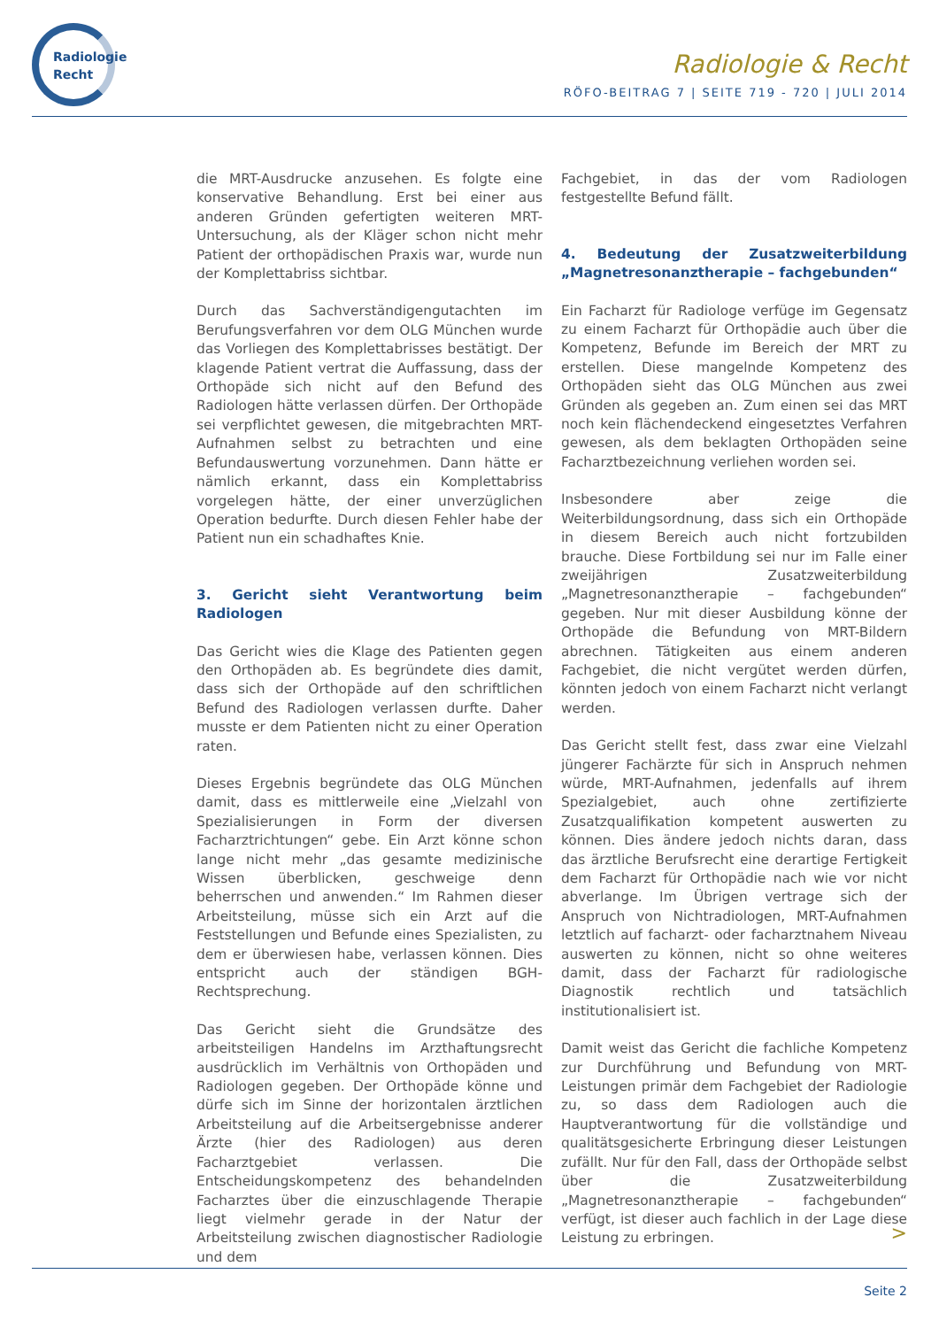Radiologie
Recht
Radiologie & Recht
RÖFO-BEITRAG 7 | SEITE 719 - 720 | JULI 2014
die MRT-Ausdrucke anzusehen. Es folgte eine konservative Behandlung. Erst bei einer aus anderen Gründen gefertigten weiteren MRT-Untersuchung, als der Kläger schon nicht mehr Patient der orthopädischen Praxis war, wurde nun der Komplettabriss sichtbar.
Durch das Sachverständigengutachten im Berufungsverfahren vor dem OLG München wurde das Vorliegen des Komplettabrisses bestätigt. Der klagende Patient vertrat die Auffassung, dass der Orthopäde sich nicht auf den Befund des Radiologen hätte verlassen dürfen. Der Orthopäde sei verpflichtet gewesen, die mitgebrachten MRT-Aufnahmen selbst zu betrachten und eine Befundauswertung vorzunehmen. Dann hätte er nämlich erkannt, dass ein Komplettabriss vorgelegen hätte, der einer unverzüglichen Operation bedurfte. Durch diesen Fehler habe der Patient nun ein schadhaftes Knie.
3. Gericht sieht Verantwortung beim Radiologen
Das Gericht wies die Klage des Patienten gegen den Orthopäden ab. Es begründete dies damit, dass sich der Orthopäde auf den schriftlichen Befund des Radiologen verlassen durfte. Daher musste er dem Patienten nicht zu einer Operation raten.
Dieses Ergebnis begründete das OLG München damit, dass es mittlerweile eine „Vielzahl von Spezialisierungen in Form der diversen Facharztrichtungen“ gebe. Ein Arzt könne schon lange nicht mehr „das gesamte medizinische Wissen überblicken, geschweige denn beherrschen und anwenden.“ Im Rahmen dieser Arbeitsteilung, müsse sich ein Arzt auf die Feststellungen und Befunde eines Spezialisten, zu dem er überwiesen habe, verlassen können. Dies entspricht auch der ständigen BGH-Rechtsprechung.
Das Gericht sieht die Grundsätze des arbeitsteiligen Handelns im Arzthaftungsrecht ausdrücklich im Verhältnis von Orthopäden und Radiologen gegeben. Der Orthopäde könne und dürfe sich im Sinne der horizontalen ärztlichen Arbeitsteilung auf die Arbeitsergebnisse anderer Ärzte (hier des Radiologen) aus deren Facharztgebiet verlassen. Die Entscheidungskompetenz des behandelnden Facharztes über die einzuschlagende Therapie liegt vielmehr gerade in der Natur der Arbeitsteilung zwischen diagnostischer Radiologie und dem
Fachgebiet, in das der vom Radiologen festgestellte Befund fällt.
4. Bedeutung der Zusatzweiterbildung „Magnetresonanztherapie – fachgebunden“
Ein Facharzt für Radiologe verfüge im Gegensatz zu einem Facharzt für Orthopädie auch über die Kompetenz, Befunde im Bereich der MRT zu erstellen. Diese mangelnde Kompetenz des Orthopäden sieht das OLG München aus zwei Gründen als gegeben an. Zum einen sei das MRT noch kein flächendeckend eingesetztes Verfahren gewesen, als dem beklagten Orthopäden seine Facharztbezeichnung verliehen worden sei.
Insbesondere aber zeige die Weiterbildungsordnung, dass sich ein Orthopäde in diesem Bereich auch nicht fortzubilden brauche. Diese Fortbildung sei nur im Falle einer zweijährigen Zusatzweiterbildung „Magnetresonanztherapie – fachgebunden“ gegeben. Nur mit dieser Ausbildung könne der Orthopäde die Befundung von MRT-Bildern abrechnen. Tätigkeiten aus einem anderen Fachgebiet, die nicht vergütet werden dürfen, könnten jedoch von einem Facharzt nicht verlangt werden.
Das Gericht stellt fest, dass zwar eine Vielzahl jüngerer Fachärzte für sich in Anspruch nehmen würde, MRT-Aufnahmen, jedenfalls auf ihrem Spezialgebiet, auch ohne zertifizierte Zusatzqualifikation kompetent auswerten zu können. Dies ändere jedoch nichts daran, dass das ärztliche Berufsrecht eine derartige Fertigkeit dem Facharzt für Orthopädie nach wie vor nicht abverlange. Im Übrigen vertrage sich der Anspruch von Nichtradiologen, MRT-Aufnahmen letztlich auf facharzt- oder facharztnahem Niveau auswerten zu können, nicht so ohne weiteres damit, dass der Facharzt für radiologische Diagnostik rechtlich und tatsächlich institutionalisiert ist.
Damit weist das Gericht die fachliche Kompetenz zur Durchführung und Befundung von MRT-Leistungen primär dem Fachgebiet der Radiologie zu, so dass dem Radiologen auch die Hauptverantwortung für die vollständige und qualitätsgesicherte Erbringung dieser Leistungen zufällt. Nur für den Fall, dass der Orthopäde selbst über die Zusatzweiterbildung „Magnetresonanztherapie – fachgebunden“ verfügt, ist dieser auch fachlich in der Lage diese Leistung zu erbringen.
>
Seite 2